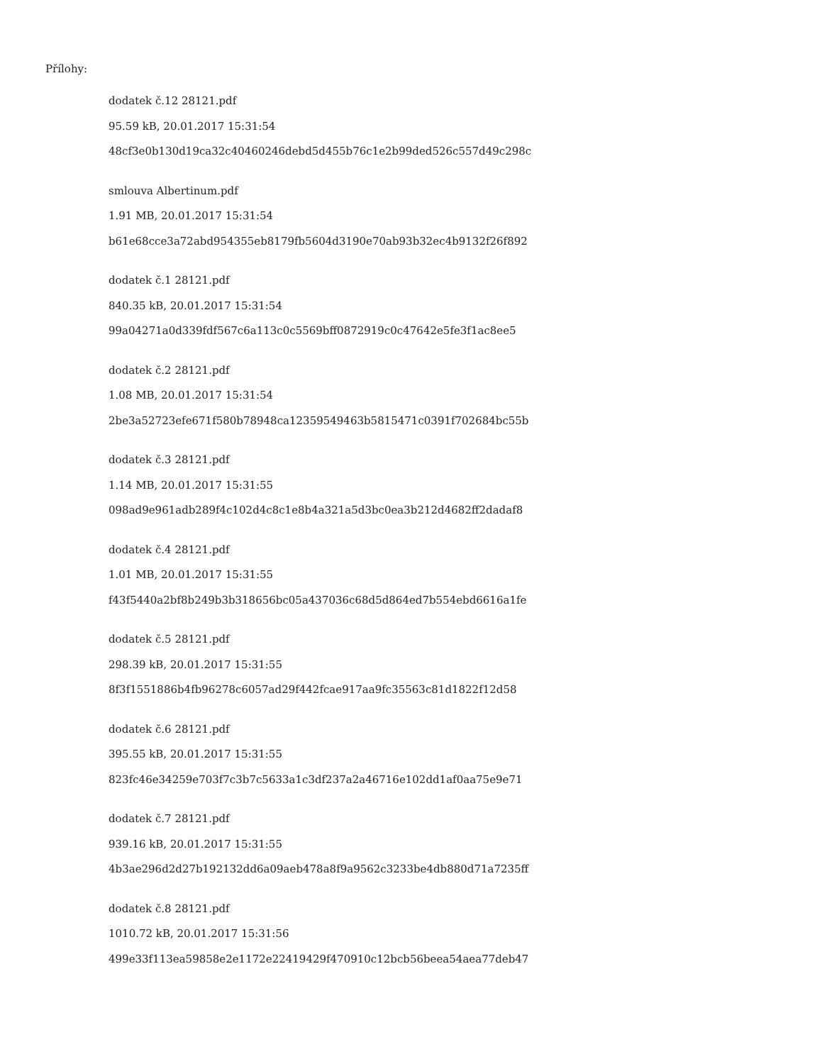Přílohy:
dodatek č.12 28121.pdf
95.59 kB, 20.01.2017 15:31:54
48cf3e0b130d19ca32c40460246debd5d455b76c1e2b99ded526c557d49c298c
smlouva Albertinum.pdf
1.91 MB, 20.01.2017 15:31:54
b61e68cce3a72abd954355eb8179fb5604d3190e70ab93b32ec4b9132f26f892
dodatek č.1 28121.pdf
840.35 kB, 20.01.2017 15:31:54
99a04271a0d339fdf567c6a113c0c5569bff0872919c0c47642e5fe3f1ac8ee5
dodatek č.2 28121.pdf
1.08 MB, 20.01.2017 15:31:54
2be3a52723efe671f580b78948ca12359549463b5815471c0391f702684bc55b
dodatek č.3 28121.pdf
1.14 MB, 20.01.2017 15:31:55
098ad9e961adb289f4c102d4c8c1e8b4a321a5d3bc0ea3b212d4682ff2dadaf8
dodatek č.4 28121.pdf
1.01 MB, 20.01.2017 15:31:55
f43f5440a2bf8b249b3b318656bc05a437036c68d5d864ed7b554ebd6616a1fe
dodatek č.5 28121.pdf
298.39 kB, 20.01.2017 15:31:55
8f3f1551886b4fb96278c6057ad29f442fcae917aa9fc35563c81d1822f12d58
dodatek č.6 28121.pdf
395.55 kB, 20.01.2017 15:31:55
823fc46e34259e703f7c3b7c5633a1c3df237a2a46716e102dd1af0aa75e9e71
dodatek č.7 28121.pdf
939.16 kB, 20.01.2017 15:31:55
4b3ae296d2d27b192132dd6a09aeb478a8f9a9562c3233be4db880d71a7235ff
dodatek č.8 28121.pdf
1010.72 kB, 20.01.2017 15:31:56
499e33f113ea59858e2e1172e22419429f470910c12bcb56beea54aea77deb47